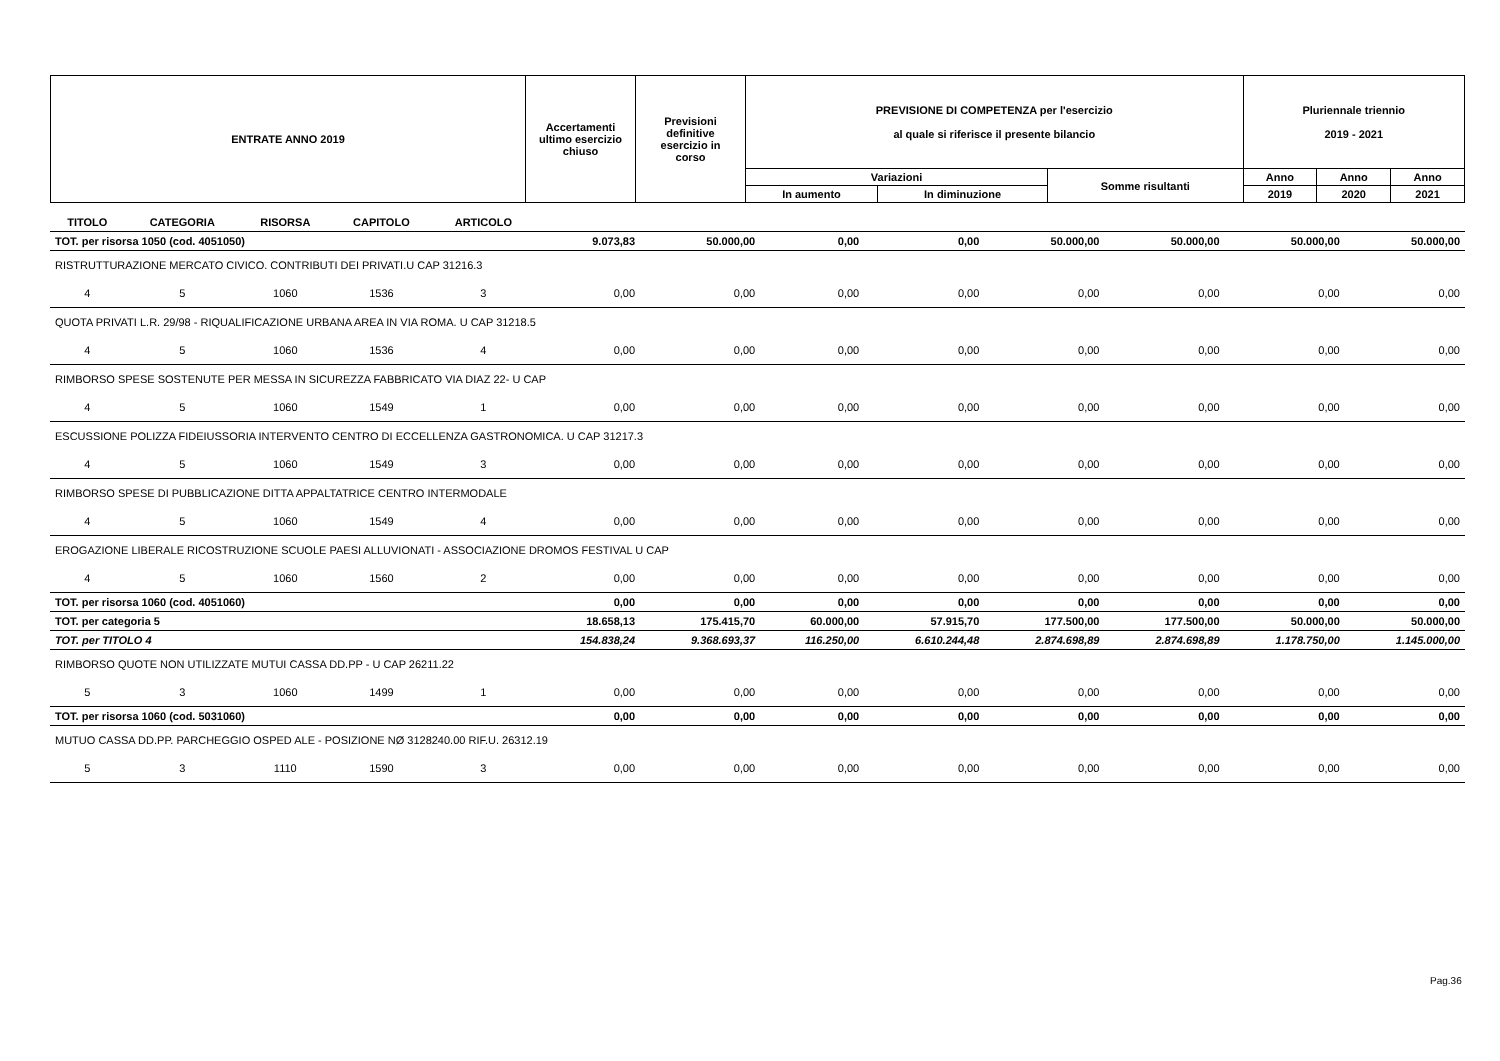| ENTRATE ANNO 2019 | Accertamenti ultimo esercizio chiuso | Previsioni definitive esercizio in corso | PREVISIONE DI COMPETENZA per l'esercizio al quale si riferisce il presente bilancio | | | Pluriennale triennio 2019 - 2021 | | |
| | | | Variazioni | | Somme risultanti | Anno | Anno | Anno |
| | | | In aumento | In diminuzione | | 2019 | 2020 | 2021 |
| TITOLO | CATEGORIA | RISORSA | CAPITOLO | ARTICOLO | | | | | | | | |
| --- | --- | --- | --- | --- | --- | --- | --- | --- | --- | --- | --- | --- |
| TOT. per risorsa 1050 (cod. 4051050) | | | | | 9.073,83 | 50.000,00 | 0,00 | 0,00 | 50.000,00 | 50.000,00 | 50.000,00 | 50.000,00 |
| RISTRUTTURAZIONE MERCATO CIVICO. CONTRIBUTI DEI PRIVATI.U CAP 31216.3 | | | | | | | | | | | | |
| 4 | 5 | 1060 | 1536 | 3 | 0,00 | 0,00 | 0,00 | 0,00 | 0,00 | 0,00 | 0,00 | 0,00 |
| QUOTA PRIVATI L.R. 29/98 - RIQUALIFICAZIONE URBANA AREA IN VIA ROMA. U CAP 31218.5 | | | | | | | | | | | | |
| 4 | 5 | 1060 | 1536 | 4 | 0,00 | 0,00 | 0,00 | 0,00 | 0,00 | 0,00 | 0,00 | 0,00 |
| RIMBORSO SPESE SOSTENUTE PER MESSA IN SICUREZZA FABBRICATO VIA DIAZ 22- U CAP | | | | | | | | | | | | |
| 4 | 5 | 1060 | 1549 | 1 | 0,00 | 0,00 | 0,00 | 0,00 | 0,00 | 0,00 | 0,00 | 0,00 |
| ESCUSSIONE POLIZZA FIDEIUSSORIA INTERVENTO CENTRO DI ECCELLENZA GASTRONOMICA. U CAP 31217.3 | | | | | | | | | | | | |
| 4 | 5 | 1060 | 1549 | 3 | 0,00 | 0,00 | 0,00 | 0,00 | 0,00 | 0,00 | 0,00 | 0,00 |
| RIMBORSO SPESE DI PUBBLICAZIONE DITTA APPALTATRICE CENTRO INTERMODALE | | | | | | | | | | | | |
| 4 | 5 | 1060 | 1549 | 4 | 0,00 | 0,00 | 0,00 | 0,00 | 0,00 | 0,00 | 0,00 | 0,00 |
| EROGAZIONE LIBERALE RICOSTRUZIONE SCUOLE PAESI ALLUVIONATI - ASSOCIAZIONE DROMOS FESTIVAL U CAP | | | | | | | | | | | | |
| 4 | 5 | 1060 | 1560 | 2 | 0,00 | 0,00 | 0,00 | 0,00 | 0,00 | 0,00 | 0,00 | 0,00 |
| TOT. per risorsa 1060 (cod. 4051060) | | | | | 0,00 | 0,00 | 0,00 | 0,00 | 0,00 | 0,00 | 0,00 | 0,00 |
| TOT. per categoria 5 | | | | | 18.658,13 | 175.415,70 | 60.000,00 | 57.915,70 | 177.500,00 | 177.500,00 | 50.000,00 | 50.000,00 |
| TOT. per TITOLO 4 | | | | | 154.838,24 | 9.368.693,37 | 116.250,00 | 6.610.244,48 | 2.874.698,89 | 2.874.698,89 | 1.178.750,00 | 1.145.000,00 |
| RIMBORSO QUOTE NON UTILIZZATE MUTUI CASSA DD.PP - U CAP 26211.22 | | | | | | | | | | | | |
| 5 | 3 | 1060 | 1499 | 1 | 0,00 | 0,00 | 0,00 | 0,00 | 0,00 | 0,00 | 0,00 | 0,00 |
| TOT. per risorsa 1060 (cod. 5031060) | | | | | 0,00 | 0,00 | 0,00 | 0,00 | 0,00 | 0,00 | 0,00 | 0,00 |
| MUTUO CASSA DD.PP. PARCHEGGIO OSPED ALE - POSIZIONE NØ 3128240.00 RIF.U. 26312.19 | | | | | | | | | | | | |
| 5 | 3 | 1110 | 1590 | 3 | 0,00 | 0,00 | 0,00 | 0,00 | 0,00 | 0,00 | 0,00 | 0,00 |
Pag.36